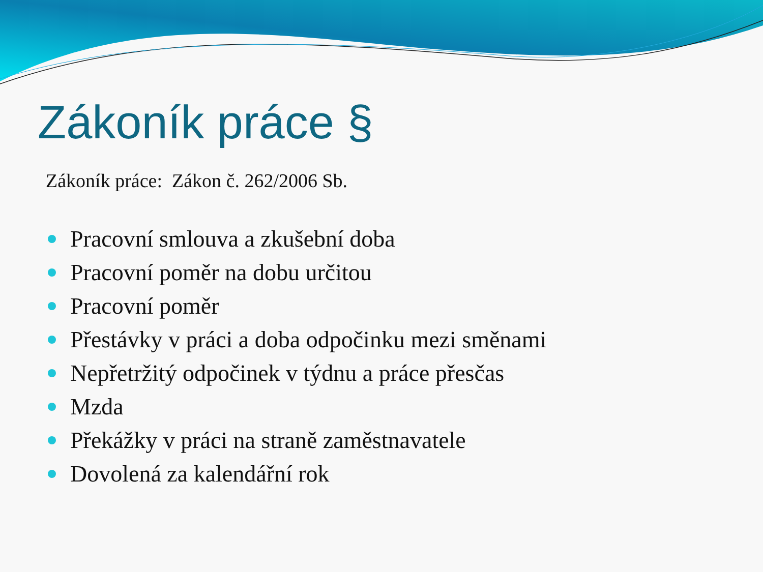Zákoník práce §
Zákoník práce: Zákon č. 262/2006 Sb.
Pracovní smlouva a zkušební doba
Pracovní poměr na dobu určitou
Pracovní poměr
Přestávky v práci a doba odpočinku mezi směnami
Nepřetržitý odpočinek v týdnu a práce přesčas
Mzda
Překážky v práci na straně zaměstnavatele
Dovolená za kalendářní rok